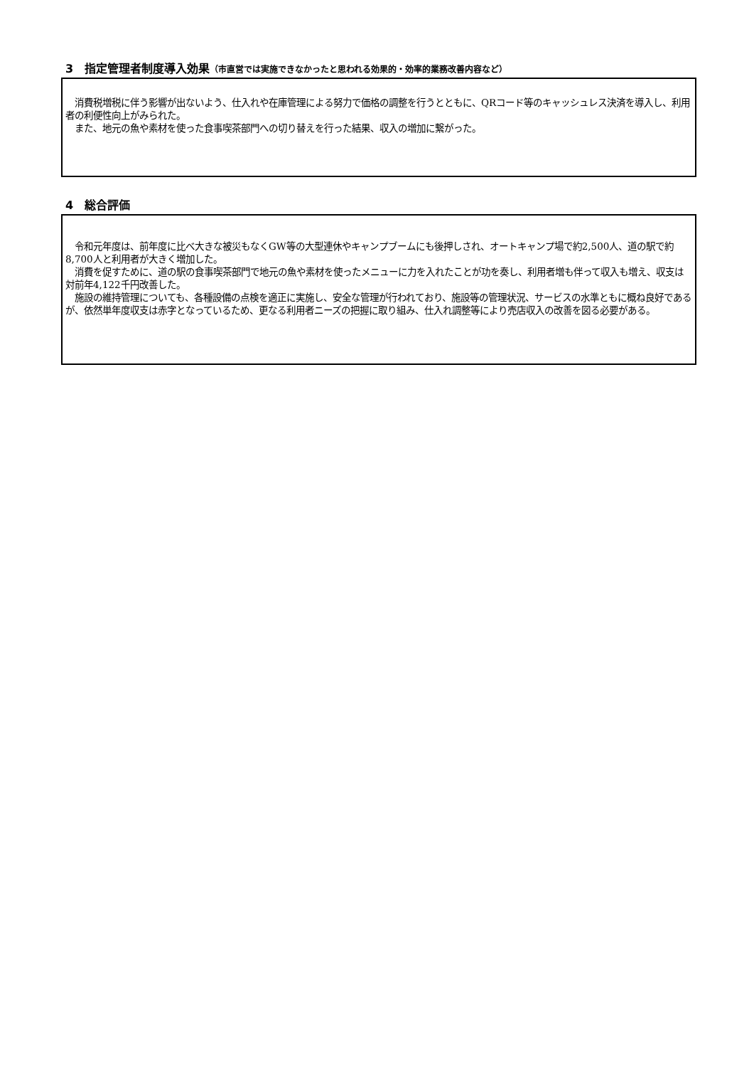3　指定管理者制度導入効果（市直営では実施できなかったと思われる効果的・効率的業務改善内容など）
　消費税増税に伴う影響が出ないよう、仕入れや在庫管理による努力で価格の調整を行うとともに、QRコード等のキャッシュレス決済を導入し、利用者の利便性向上がみられた。
　また、地元の魚や素材を使った食事喫茶部門への切り替えを行った結果、収入の増加に繋がった。
4　総合評価
　令和元年度は、前年度に比べ大きな被災もなくGW等の大型連休やキャンプブームにも後押しされ、オートキャンプ場で約2,500人、道の駅で約8,700人と利用者が大きく増加した。
　消費を促すために、道の駅の食事喫茶部門で地元の魚や素材を使ったメニューに力を入れたことが功を奏し、利用者増も伴って収入も増え、収支は対前年4,122千円改善した。
　施設の維持管理についても、各種設備の点検を適正に実施し、安全な管理が行われており、施設等の管理状況、サービスの水準ともに概ね良好であるが、依然単年度収支は赤字となっているため、更なる利用者ニーズの把握に取り組み、仕入れ調整等により売店収入の改善を図る必要がある。